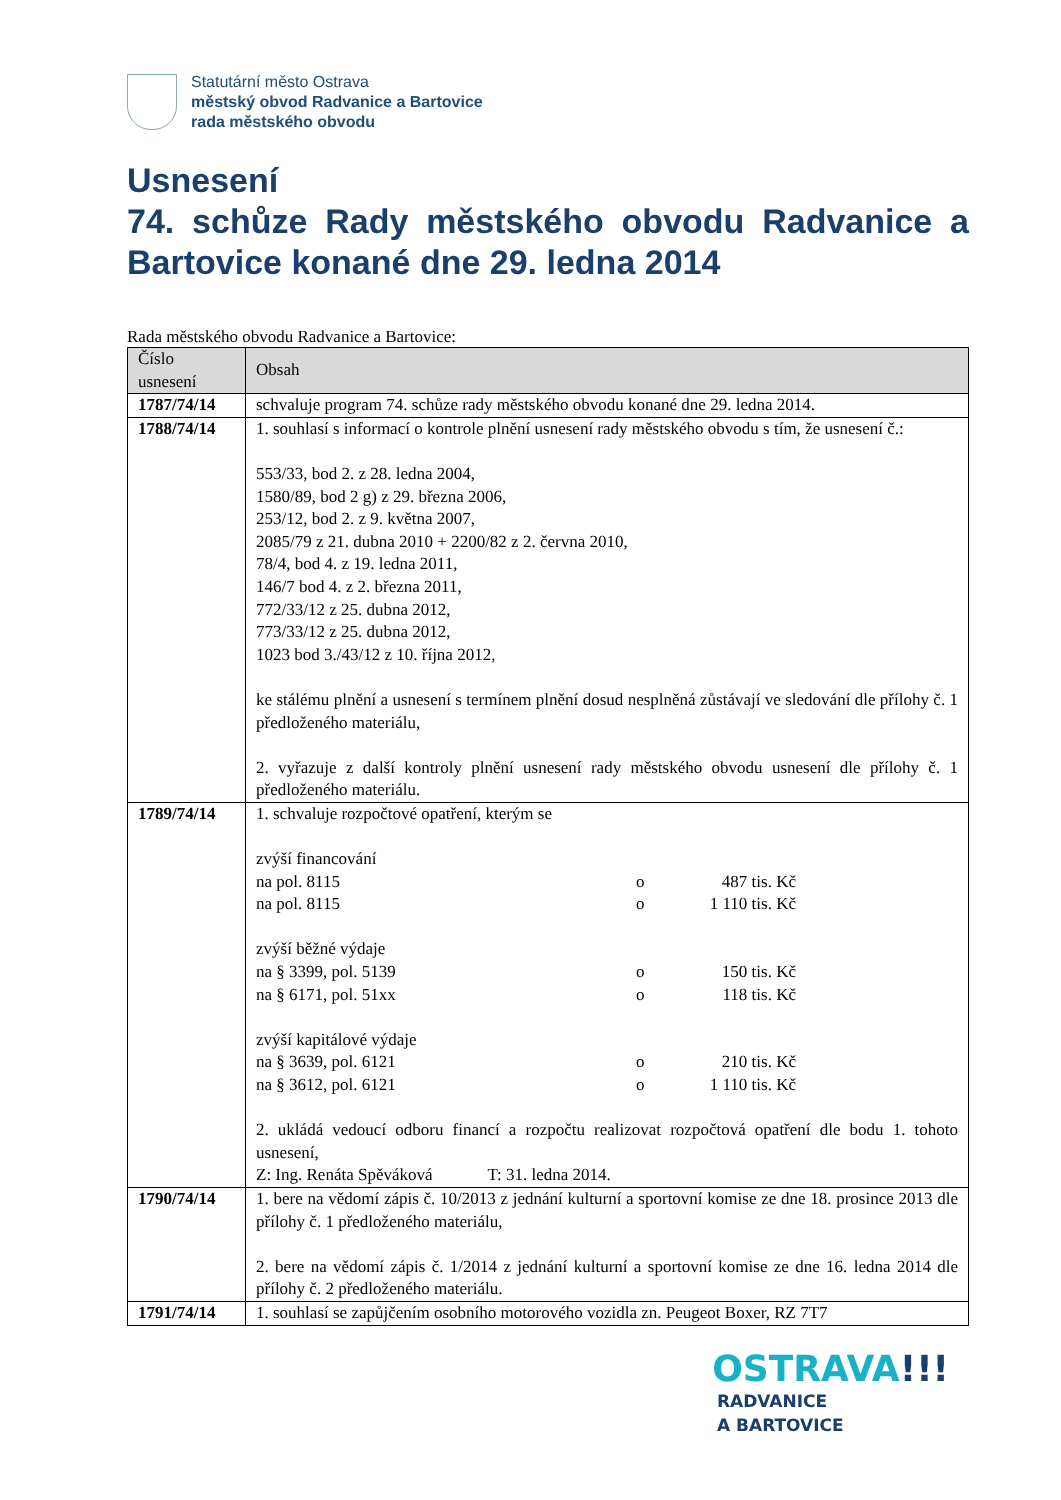Statutární město Ostrava
městský obvod Radvanice a Bartovice
rada městského obvodu
Usnesení
74. schůze Rady městského obvodu Radvanice a Bartovice konané dne 29. ledna 2014
Rada městského obvodu Radvanice a Bartovice:
| Číslo usnesení | Obsah |
| --- | --- |
| 1787/74/14 | schvaluje program 74. schůze rady městského obvodu konané dne 29. ledna 2014. |
| 1788/74/14 | 1. souhlasí s informací o kontrole plnění usnesení rady městského obvodu s tím, že usnesení č.: 553/33, bod 2. z 28. ledna 2004, 1580/89, bod 2 g) z 29. března 2006, 253/12, bod 2. z 9. května 2007, 2085/79 z 21. dubna 2010 + 2200/82 z 2. června 2010, 78/4, bod 4. z 19. ledna 2011, 146/7 bod 4. z 2. března 2011, 772/33/12 z 25. dubna 2012, 773/33/12 z 25. dubna 2012, 1023 bod 3./43/12 z 10. října 2012, ke stálému plnění a usnesení s termínem plnění dosud nesplněná zůstávají ve sledování dle přílohy č. 1 předloženého materiálu, 2. vyřazuje z další kontroly plnění usnesení rady městského obvodu usnesení dle přílohy č. 1 předloženého materiálu. |
| 1789/74/14 | 1. schvaluje rozpočtové opatření, kterým se zvýší financování na pol. 8115 o 487 tis. Kč na pol. 8115 o 1 110 tis. Kč zvýší běžné výdaje na § 3399, pol. 5139 o 150 tis. Kč na § 6171, pol. 51xx o 118 tis. Kč zvýší kapitálové výdaje na § 3639, pol. 6121 o 210 tis. Kč na § 3612, pol. 6121 o 1 110 tis. Kč 2. ukládá vedoucí odboru financí a rozpočtu realizovat rozpočtová opatření dle bodu 1. tohoto usnesení, Z: Ing. Renáta Spěváková T: 31. ledna 2014. |
| 1790/74/14 | 1. bere na vědomí zápis č. 10/2013 z jednání kulturní a sportovní komise ze dne 18. prosince 2013 dle přílohy č. 1 předloženého materiálu, 2. bere na vědomí zápis č. 1/2014 z jednání kulturní a sportovní komise ze dne 16. ledna 2014 dle přílohy č. 2 předloženého materiálu. |
| 1791/74/14 | 1. souhlasí se zapůjčením osobního motorového vozidla zn. Peugeot Boxer, RZ 7T7 |
OSTRAVA!!!
RADVANICE
A BARTOVICE